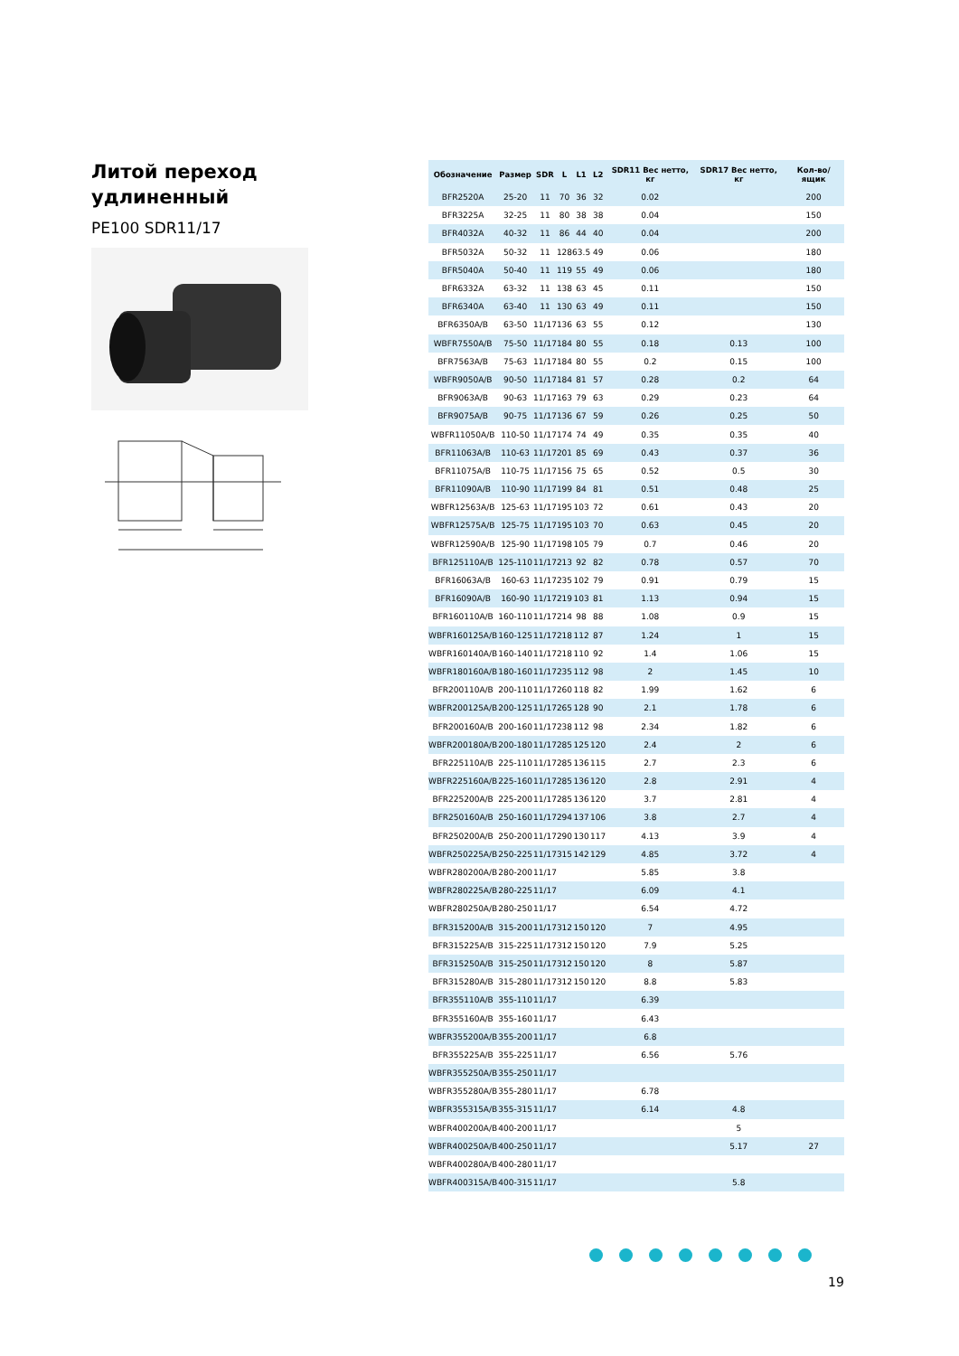Литой переход
удлиненный
PE100 SDR11/17
| Обозначение | Размер | SDR | L | L1 | L2 | SDR11 Вес нетто, кг | SDR17 Вес нетто, кг | Кол-во/ ящик |
| --- | --- | --- | --- | --- | --- | --- | --- | --- |
| BFR2520A | 25-20 | 11 | 70 | 36 | 32 | 0.02 | | 200 |
| BFR3225A | 32-25 | 11 | 80 | 38 | 38 | 0.04 | | 150 |
| BFR4032A | 40-32 | 11 | 86 | 44 | 40 | 0.04 | | 200 |
| BFR5032A | 50-32 | 11 | 128 | 63.5 | 49 | 0.06 | | 180 |
| BFR5040A | 50-40 | 11 | 119 | 55 | 49 | 0.06 | | 180 |
| BFR6332A | 63-32 | 11 | 138 | 63 | 45 | 0.11 | | 150 |
| BFR6340A | 63-40 | 11 | 130 | 63 | 49 | 0.11 | | 150 |
| BFR6350A/B | 63-50 | 11/17 | 136 | 63 | 55 | 0.12 | | 130 |
| WBFR7550A/B | 75-50 | 11/17 | 184 | 80 | 55 | 0.18 | 0.13 | 100 |
| BFR7563A/B | 75-63 | 11/17 | 184 | 80 | 55 | 0.2 | 0.15 | 100 |
| WBFR9050A/B | 90-50 | 11/17 | 184 | 81 | 57 | 0.28 | 0.2 | 64 |
| BFR9063A/B | 90-63 | 11/17 | 163 | 79 | 63 | 0.29 | 0.23 | 64 |
| BFR9075A/B | 90-75 | 11/17 | 136 | 67 | 59 | 0.26 | 0.25 | 50 |
| WBFR11050A/B | 110-50 | 11/17 | 174 | 74 | 49 | 0.35 | 0.35 | 40 |
| BFR11063A/B | 110-63 | 11/17 | 201 | 85 | 69 | 0.43 | 0.37 | 36 |
| BFR11075A/B | 110-75 | 11/17 | 156 | 75 | 65 | 0.52 | 0.5 | 30 |
| BFR11090A/B | 110-90 | 11/17 | 199 | 84 | 81 | 0.51 | 0.48 | 25 |
| WBFR12563A/B | 125-63 | 11/17 | 195 | 103 | 72 | 0.61 | 0.43 | 20 |
| WBFR12575A/B | 125-75 | 11/17 | 195 | 103 | 70 | 0.63 | 0.45 | 20 |
| WBFR12590A/B | 125-90 | 11/17 | 198 | 105 | 79 | 0.7 | 0.46 | 20 |
| BFR125110A/B | 125-110 | 11/17 | 213 | 92 | 82 | 0.78 | 0.57 | 70 |
| BFR16063A/B | 160-63 | 11/17 | 235 | 102 | 79 | 0.91 | 0.79 | 15 |
| BFR16090A/B | 160-90 | 11/17 | 219 | 103 | 81 | 1.13 | 0.94 | 15 |
| BFR160110A/B | 160-110 | 11/17 | 214 | 98 | 88 | 1.08 | 0.9 | 15 |
| WBFR160125A/B | 160-125 | 11/17 | 218 | 112 | 87 | 1.24 | 1 | 15 |
| WBFR160140A/B | 160-140 | 11/17 | 218 | 110 | 92 | 1.4 | 1.06 | 15 |
| WBFR180160A/B | 180-160 | 11/17 | 235 | 112 | 98 | 2 | 1.45 | 10 |
| BFR200110A/B | 200-110 | 11/17 | 260 | 118 | 82 | 1.99 | 1.62 | 6 |
| WBFR200125A/B | 200-125 | 11/17 | 265 | 128 | 90 | 2.1 | 1.78 | 6 |
| BFR200160A/B | 200-160 | 11/17 | 238 | 112 | 98 | 2.34 | 1.82 | 6 |
| WBFR200180A/B | 200-180 | 11/17 | 285 | 125 | 120 | 2.4 | 2 | 6 |
| BFR225110A/B | 225-110 | 11/17 | 285 | 136 | 115 | 2.7 | 2.3 | 6 |
| WBFR225160A/B | 225-160 | 11/17 | 285 | 136 | 120 | 2.8 | 2.91 | 4 |
| BFR225200A/B | 225-200 | 11/17 | 285 | 136 | 120 | 3.7 | 2.81 | 4 |
| BFR250160A/B | 250-160 | 11/17 | 294 | 137 | 106 | 3.8 | 2.7 | 4 |
| BFR250200A/B | 250-200 | 11/17 | 290 | 130 | 117 | 4.13 | 3.9 | 4 |
| WBFR250225A/B | 250-225 | 11/17 | 315 | 142 | 129 | 4.85 | 3.72 | 4 |
| WBFR280200A/B | 280-200 | 11/17 | | | | 5.85 | 3.8 | |
| WBFR280225A/B | 280-225 | 11/17 | | | | 6.09 | 4.1 | |
| WBFR280250A/B | 280-250 | 11/17 | | | | 6.54 | 4.72 | |
| BFR315200A/B | 315-200 | 11/17 | 312 | 150 | 120 | 7 | 4.95 | |
| BFR315225A/B | 315-225 | 11/17 | 312 | 150 | 120 | 7.9 | 5.25 | |
| BFR315250A/B | 315-250 | 11/17 | 312 | 150 | 120 | 8 | 5.87 | |
| BFR315280A/B | 315-280 | 11/17 | 312 | 150 | 120 | 8.8 | 5.83 | |
| BFR355110A/B | 355-110 | 11/17 | | | | 6.39 | | |
| BFR355160A/B | 355-160 | 11/17 | | | | 6.43 | | |
| WBFR355200A/B | 355-200 | 11/17 | | | | 6.8 | | |
| BFR355225A/B | 355-225 | 11/17 | | | | 6.56 | 5.76 | |
| WBFR355250A/B | 355-250 | 11/17 | | | | | | |
| WBFR355280A/B | 355-280 | 11/17 | | | | 6.78 | | |
| WBFR355315A/B | 355-315 | 11/17 | | | | 6.14 | 4.8 | |
| WBFR400200A/B | 400-200 | 11/17 | | | | | 5 | |
| WBFR400250A/B | 400-250 | 11/17 | | | | | 5.17 | 27 |
| WBFR400280A/B | 400-280 | 11/17 | | | | | | |
| WBFR400315A/B | 400-315 | 11/17 | | | | | 5.8 | |
19